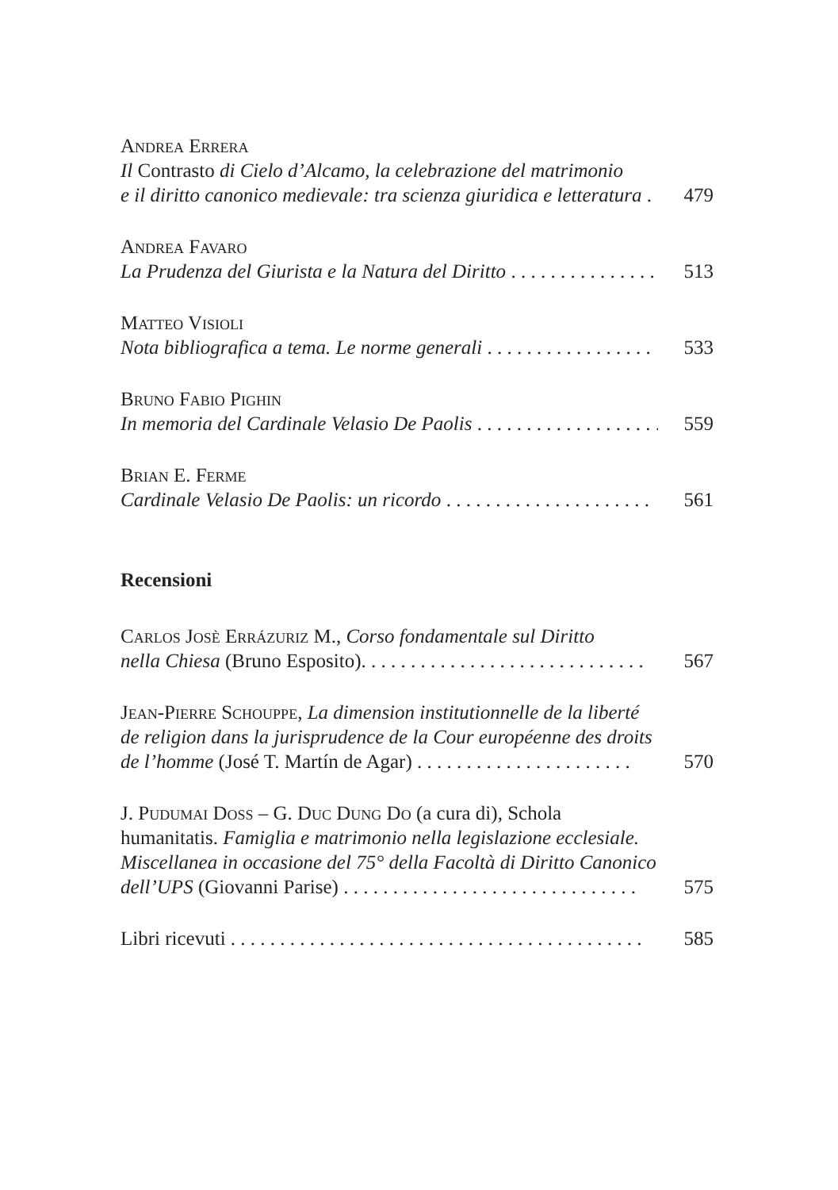Andrea Errera
Il Contrasto di Cielo d’Alcamo, la celebrazione del matrimonio
e il diritto canonico medievale: tra scienza giuridica e letteratura . . . 479
Andrea Favaro
La Prudenza del Giurista e la Natura del Diritto . . . . . . . . . . . . . . . 513
Matteo Visioli
Nota bibliografica a tema. Le norme generali . . . . . . . . . . . . . . . . . 533
Bruno Fabio Pighin
In memoria del Cardinale Velasio De Paolis . . . . . . . . . . . . . . . . . . . 559
Brian E. Ferme
Cardinale Velasio De Paolis: un ricordo . . . . . . . . . . . . . . . . . . . . . 561
Recensioni
Carlos Josè Errázuriz M., Corso fondamentale sul Diritto
nella Chiesa (Bruno Esposito). . . . . . . . . . . . . . . . . . . . . . . . . . . . . 567
Jean-Pierre Schouppe, La dimension institutionnelle de la liberté
de religion dans la jurisprudence de la Cour européenne des droits
de l’homme (José T. Martín de Agar) . . . . . . . . . . . . . . . . . . . . . . 570
J. Pudumai Doss – G. Duc Dung Do (a cura di), Schola
humanitatis. Famiglia e matrimonio nella legislazione ecclesiale.
Miscellanea in occasione del 75° della Facoltà di Diritto Canonico
dell’UPS (Giovanni Parise) . . . . . . . . . . . . . . . . . . . . . . . . . . . . . . 575
Libri ricevuti . . . . . . . . . . . . . . . . . . . . . . . . . . . . . . . . . . . . . . . . . . 585